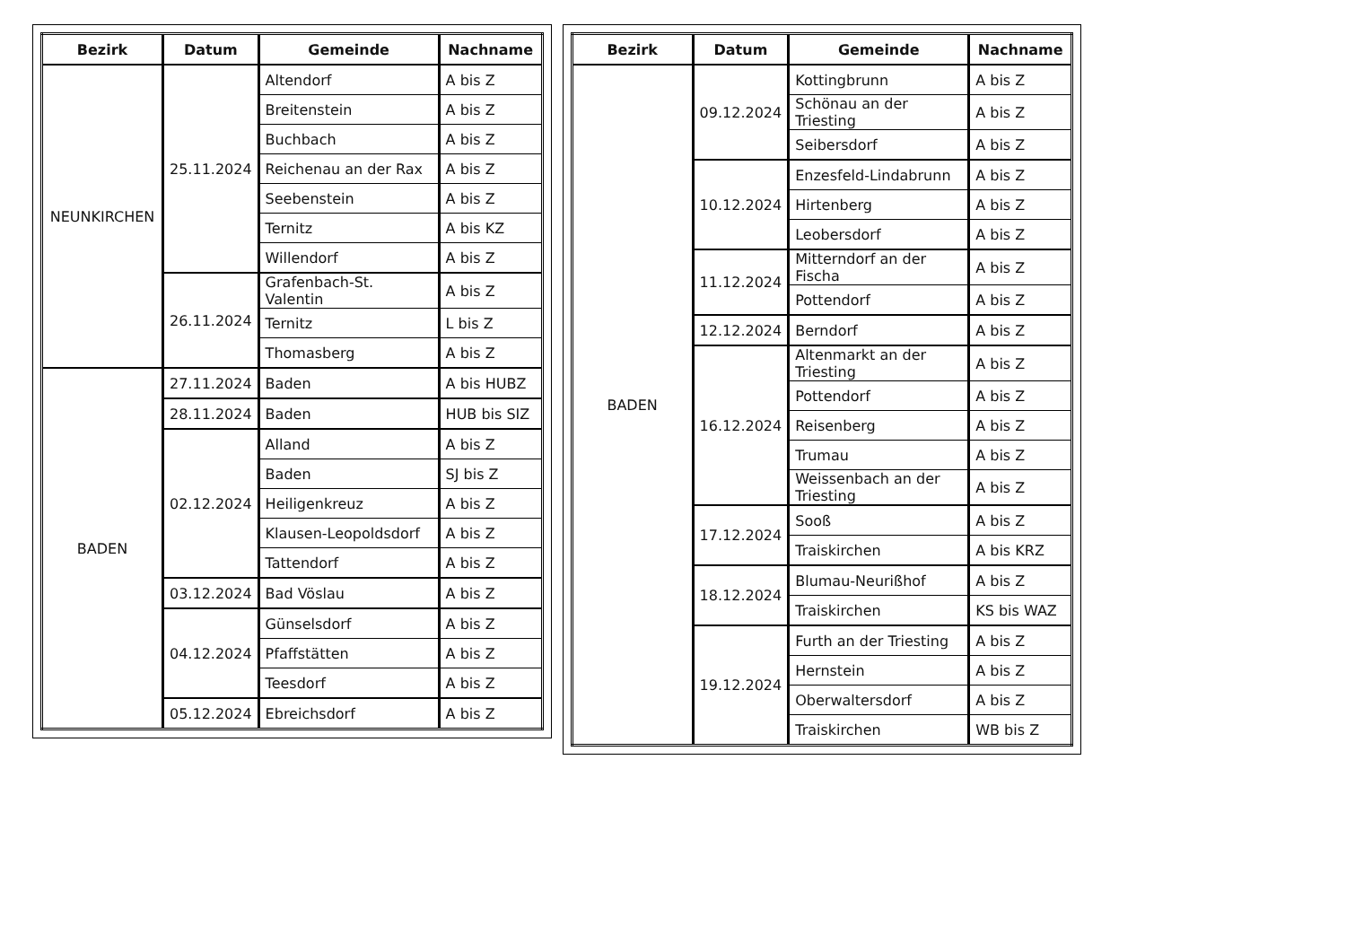| Bezirk | Datum | Gemeinde | Nachname |
| --- | --- | --- | --- |
| NEUNKIRCHEN | 25.11.2024 | Altendorf | A bis Z |
| | | Breitenstein | A bis Z |
| | | Buchbach | A bis Z |
| | | Reichenau an der Rax | A bis Z |
| | | Seebenstein | A bis Z |
| | | Ternitz | A bis KZ |
| | | Willendorf | A bis Z |
| | 26.11.2024 | Grafenbach-St. Valentin | A bis Z |
| | | Ternitz | L bis Z |
| | | Thomasberg | A bis Z |
| BADEN | 27.11.2024 | Baden | A bis HUBZ |
| | 28.11.2024 | Baden | HUB bis SIZ |
| | 02.12.2024 | Alland | A bis Z |
| | | Baden | SJ bis Z |
| | | Heiligenkreuz | A bis Z |
| | | Klausen-Leopoldsdorf | A bis Z |
| | | Tattendorf | A bis Z |
| | 03.12.2024 | Bad Vöslau | A bis Z |
| | 04.12.2024 | Günselsdorf | A bis Z |
| | | Pfaffstätten | A bis Z |
| | | Teesdorf | A bis Z |
| | 05.12.2024 | Ebreichsdorf | A bis Z |
| Bezirk | Datum | Gemeinde | Nachname |
| --- | --- | --- | --- |
| BADEN | 09.12.2024 | Kottingbrunn | A bis Z |
| | | Schönau an der Triesting | A bis Z |
| | | Seibersdorf | A bis Z |
| | 10.12.2024 | Enzesfeld-Lindabrunn | A bis Z |
| | | Hirtenberg | A bis Z |
| | | Leobersdorf | A bis Z |
| | 11.12.2024 | Mitterndorf an der Fischa | A bis Z |
| | | Pottendorf | A bis Z |
| | 12.12.2024 | Berndorf | A bis Z |
| | 16.12.2024 | Altenmarkt an der Triesting | A bis Z |
| | | Pottendorf | A bis Z |
| | | Reisenberg | A bis Z |
| | | Trumau | A bis Z |
| | | Weissenbach an der Triesting | A bis Z |
| | 17.12.2024 | Sooß | A bis Z |
| | | Traiskirchen | A bis KRZ |
| | 18.12.2024 | Blumau-Neurißhof | A bis Z |
| | | Traiskirchen | KS bis WAZ |
| | 19.12.2024 | Furth an der Triesting | A bis Z |
| | | Hernstein | A bis Z |
| | | Oberwaltersdorf | A bis Z |
| | | Traiskirchen | WB bis Z |